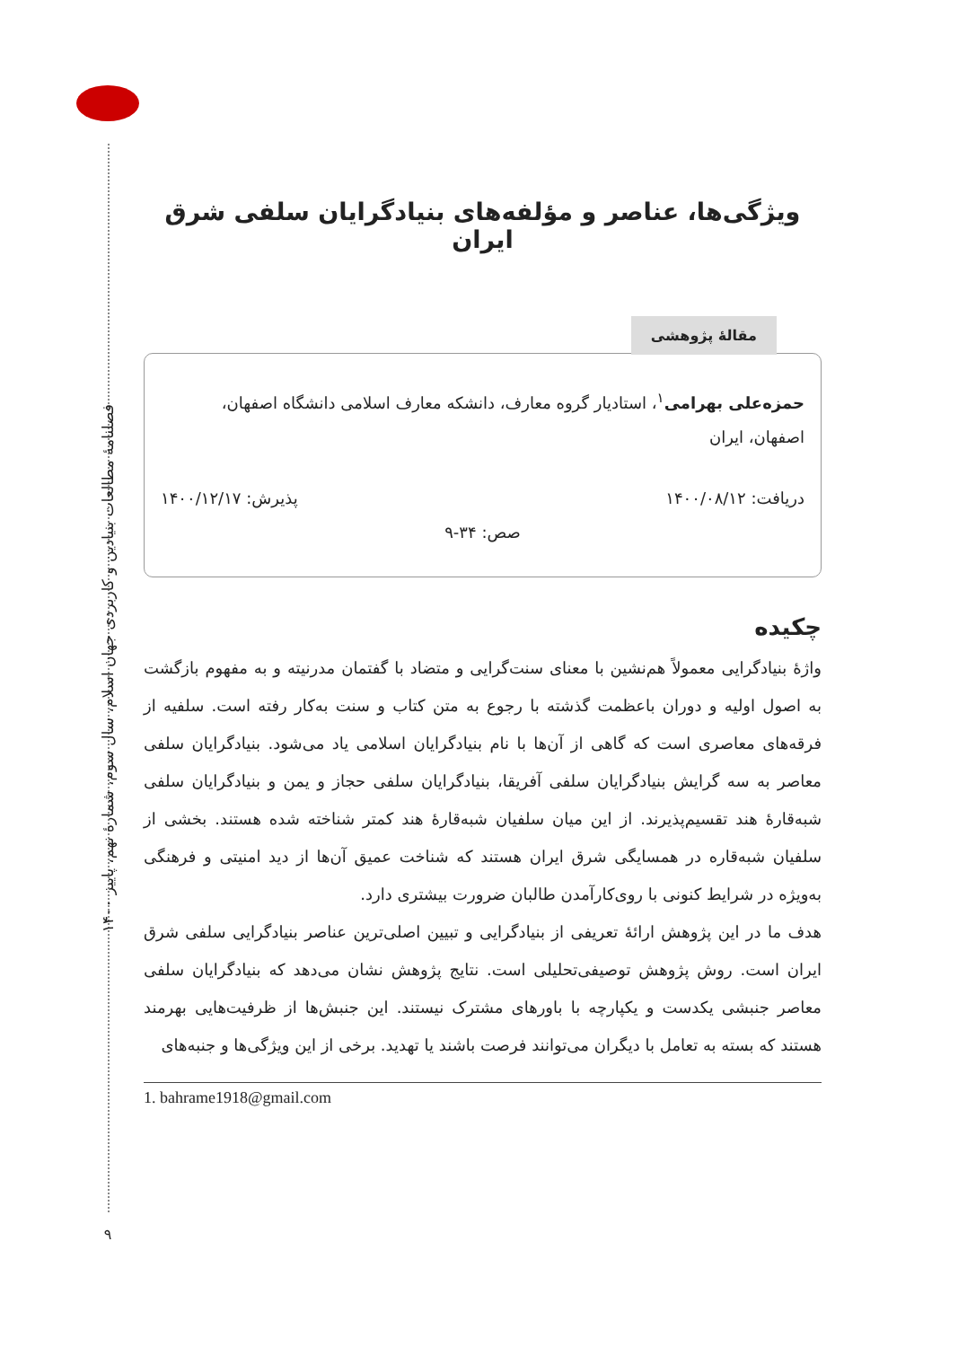فصلنامهٔ مطالعات بنیادین و کاربردی جهان اسلام، سال سوم، شمارهٔ نهم، پاییز ۱۴۰۰
۹
ویژگی‌ها، عناصر و مؤلفه‌های بنیادگرایان سلفی شرق ایران
مقالهٔ پژوهشی
حمزه‌علی بهرامی<sup>۱</sup>، استادیار گروه معارف، دانشکه معارف اسلامی دانشگاه اصفهان، اصفهان، ایران
دریافت: ۱۴۰۰/۰۸/۱۲ پذیرش: ۱۴۰۰/۱۲/۱۷
صص: ۳۴-۹
چکیده
واژهٔ بنیادگرایی معمولاً هم‌نشین با معنای سنت‌گرایی و متضاد با گفتمان مدرنیته و به مفهوم بازگشت به اصول اولیه و دوران باعظمت گذشته با رجوع به متن کتاب و سنت به‌کار رفته است. سلفیه از فرقه‌های معاصری است که گاهی از آن‌ها با نام بنیادگرایان اسلامی یاد می‌شود. بنیادگرایان سلفی معاصر به سه گرایش بنیادگرایان سلفی آفریقا، بنیادگرایان سلفی حجاز و یمن و بنیادگرایان سلفی شبه‌قارهٔ هند تقسیم‌پذیرند. از این میان سلفیان شبه‌قارهٔ هند کمتر شناخته شده هستند. بخشی از سلفیان شبه‌قاره در همسایگی شرق ایران هستند که شناخت عمیق آن‌ها از دید امنیتی و فرهنگی به‌ویژه در شرایط کنونی با روی‌کارآمدن طالبان ضرورت بیشتری دارد.
هدف ما در این پژوهش ارائهٔ تعریفی از بنیادگرایی و تبیین اصلی‌ترین عناصر بنیادگرایی سلفی شرق ایران است. روش پژوهش توصیفی‌تحلیلی است. نتایج پژوهش نشان می‌دهد که بنیادگرایان سلفی معاصر جنبشی یکدست و یکپارچه با باورهای مشترک نیستند. این جنبش‌ها از ظرفیت‌هایی بهرمند هستند که بسته به تعامل با دیگران می‌توانند فرصت باشند یا تهدید. برخی از این ویژگی‌ها و جنبه‌های
1. bahrame1918@gmail.com